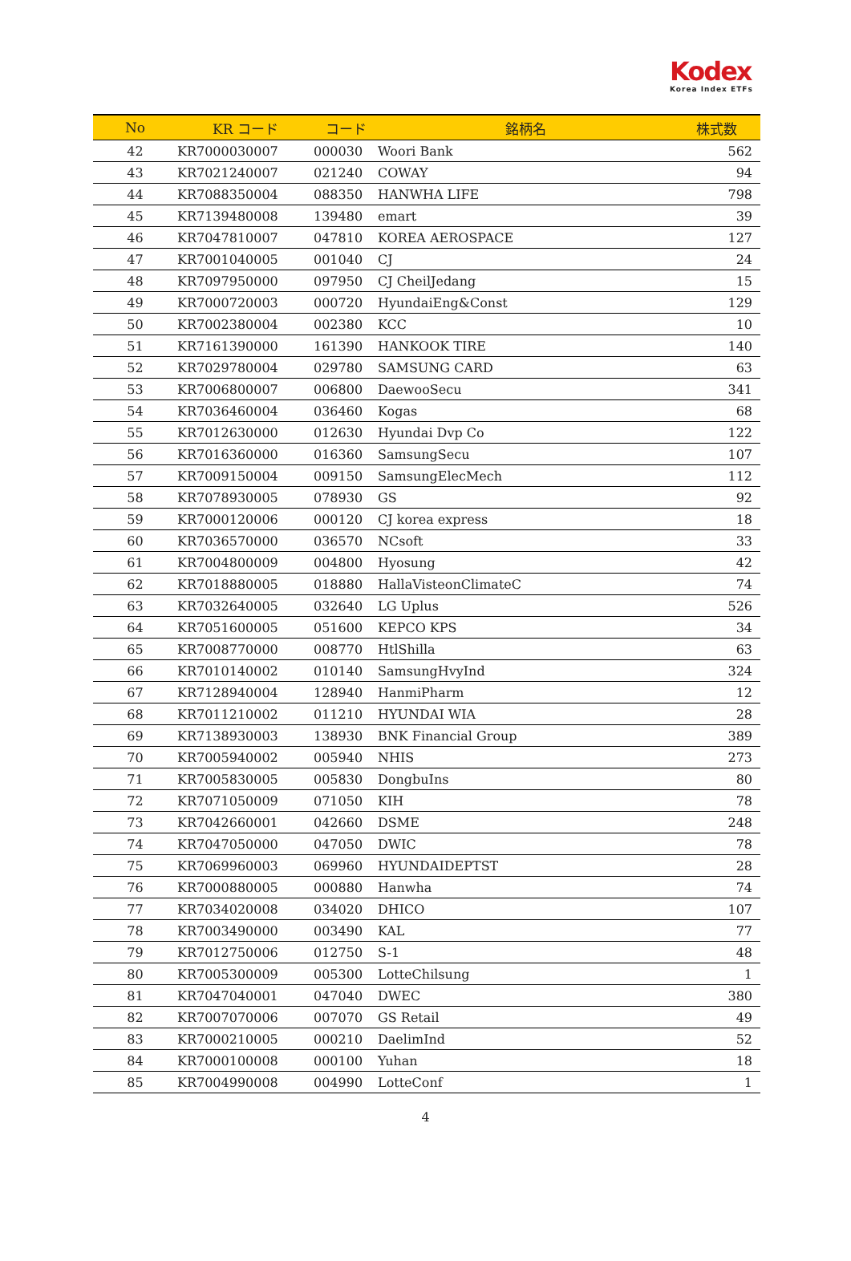Kodex
Korea Index ETFs
| No | KR コード | コード | 銘柄名 | 株式数 |
| --- | --- | --- | --- | --- |
| 42 | KR7000030007 | 000030 | Woori Bank | 562 |
| 43 | KR7021240007 | 021240 | COWAY | 94 |
| 44 | KR7088350004 | 088350 | HANWHA LIFE | 798 |
| 45 | KR7139480008 | 139480 | emart | 39 |
| 46 | KR7047810007 | 047810 | KOREA AEROSPACE | 127 |
| 47 | KR7001040005 | 001040 | CJ | 24 |
| 48 | KR7097950000 | 097950 | CJ CheilJedang | 15 |
| 49 | KR7000720003 | 000720 | HyundaiEng&Const | 129 |
| 50 | KR7002380004 | 002380 | KCC | 10 |
| 51 | KR7161390000 | 161390 | HANKOOK TIRE | 140 |
| 52 | KR7029780004 | 029780 | SAMSUNG CARD | 63 |
| 53 | KR7006800007 | 006800 | DaewooSecu | 341 |
| 54 | KR7036460004 | 036460 | Kogas | 68 |
| 55 | KR7012630000 | 012630 | Hyundai Dvp Co | 122 |
| 56 | KR7016360000 | 016360 | SamsungSecu | 107 |
| 57 | KR7009150004 | 009150 | SamsungElecMech | 112 |
| 58 | KR7078930005 | 078930 | GS | 92 |
| 59 | KR7000120006 | 000120 | CJ korea express | 18 |
| 60 | KR7036570000 | 036570 | NCsoft | 33 |
| 61 | KR7004800009 | 004800 | Hyosung | 42 |
| 62 | KR7018880005 | 018880 | HallaVisteonClimateC | 74 |
| 63 | KR7032640005 | 032640 | LG Uplus | 526 |
| 64 | KR7051600005 | 051600 | KEPCO KPS | 34 |
| 65 | KR7008770000 | 008770 | HtlShilla | 63 |
| 66 | KR7010140002 | 010140 | SamsungHvyInd | 324 |
| 67 | KR7128940004 | 128940 | HanmiPharm | 12 |
| 68 | KR7011210002 | 011210 | HYUNDAI WIA | 28 |
| 69 | KR7138930003 | 138930 | BNK Financial Group | 389 |
| 70 | KR7005940002 | 005940 | NHIS | 273 |
| 71 | KR7005830005 | 005830 | DongbuIns | 80 |
| 72 | KR7071050009 | 071050 | KIH | 78 |
| 73 | KR7042660001 | 042660 | DSME | 248 |
| 74 | KR7047050000 | 047050 | DWIC | 78 |
| 75 | KR7069960003 | 069960 | HYUNDAIDEPTST | 28 |
| 76 | KR7000880005 | 000880 | Hanwha | 74 |
| 77 | KR7034020008 | 034020 | DHICO | 107 |
| 78 | KR7003490000 | 003490 | KAL | 77 |
| 79 | KR7012750006 | 012750 | S-1 | 48 |
| 80 | KR7005300009 | 005300 | LotteChilsung | 1 |
| 81 | KR7047040001 | 047040 | DWEC | 380 |
| 82 | KR7007070006 | 007070 | GS Retail | 49 |
| 83 | KR7000210005 | 000210 | DaelimInd | 52 |
| 84 | KR7000100008 | 000100 | Yuhan | 18 |
| 85 | KR7004990008 | 004990 | LotteConf | 1 |
4